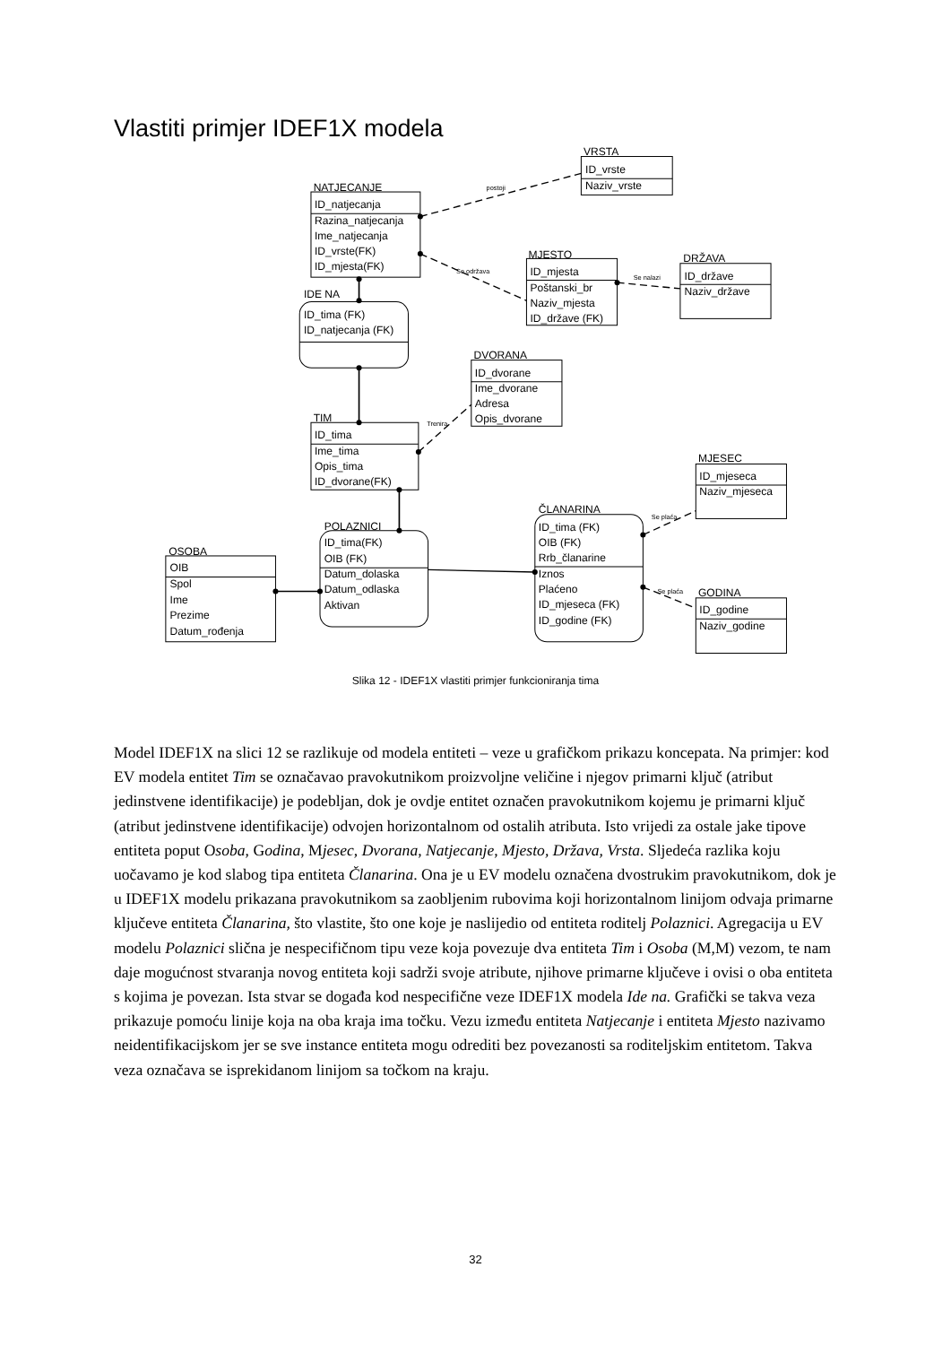Vlastiti primjer IDEF1X modela
VRSTA
ID_vrste
Naziv_vrste
NATJECANJE
ID_natjecanja
Razina_natjecanja
Ime_natjecanja
ID_vrste(FK)
ID_mjesta(FK)
MJESTO
ID_mjesta
Poštanski_br
Naziv_mjesta
ID_države (FK)
DRŽAVA
ID_države
Naziv_države
IDE NA
ID_tima (FK)
ID_natjecanja (FK)
DVORANA
ID_dvorane
Ime_dvorane
Adresa
Opis_dvorane
TIM
ID_tima
Ime_tima
Opis_tima
ID_dvorane(FK)
MJESEC
ID_mjeseca
Naziv_mjeseca
ČLANARINA
ID_tima (FK)
OIB (FK)
Rrb_članarine
Iznos
Plaćeno
ID_mjeseca (FK)
ID_godine (FK)
POLAZNICI
ID_tima(FK)
OIB (FK)
Datum_dolaska
Datum_odlaska
Aktivan
OSOBA
OIB
Spol
Ime
Prezime
Datum_rođenja
GODINA
ID_godine
Naziv_godine
postoji
Se održava
Se nalazi
Trenira
Se plaća
Se plaća
Slika 12 - IDEF1X vlastiti primjer funkcioniranja tima
Model IDEF1X na slici 12 se razlikuje od modela entiteti – veze u grafičkom prikazu koncepata. Na primjer: kod EV modela entitet Tim se označavao pravokutnikom proizvoljne veličine i njegov primarni ključ (atribut jedinstvene identifikacije) je podebljan, dok je ovdje entitet označen pravokutnikom kojemu je primarni ključ (atribut jedinstvene identifikacije) odvojen horizontalnom od ostalih atributa. Isto vrijedi za ostale jake tipove entiteta poput Osoba, Godina, Mjesec, Dvorana, Natjecanje, Mjesto, Država, Vrsta. Sljedeća razlika koju uočavamo je kod slabog tipa entiteta Članarina. Ona je u EV modelu označena dvostrukim pravokutnikom, dok je u IDEF1X modelu prikazana pravokutnikom sa zaobljenim rubovima koji horizontalnom linijom odvaja primarne ključeve entiteta Članarina, što vlastite, što one koje je naslijedio od entiteta roditelj Polaznici. Agregacija u EV modelu Polaznici slična je nespecifičnom tipu veze koja povezuje dva entiteta Tim i Osoba (M,M) vezom, te nam daje mogućnost stvaranja novog entiteta koji sadrži svoje atribute, njihove primarne ključeve i ovisi o oba entiteta s kojima je povezan. Ista stvar se događa kod nespecifične veze IDEF1X modela Ide na. Grafički se takva veza prikazuje pomoću linije koja na oba kraja ima točku. Vezu između entiteta Natjecanje i entiteta Mjesto nazivamo neidentifikacijskom jer se sve instance entiteta mogu odrediti bez povezanosti sa roditeljskim entitetom. Takva veza označava se isprekidanom linijom sa točkom na kraju.
32